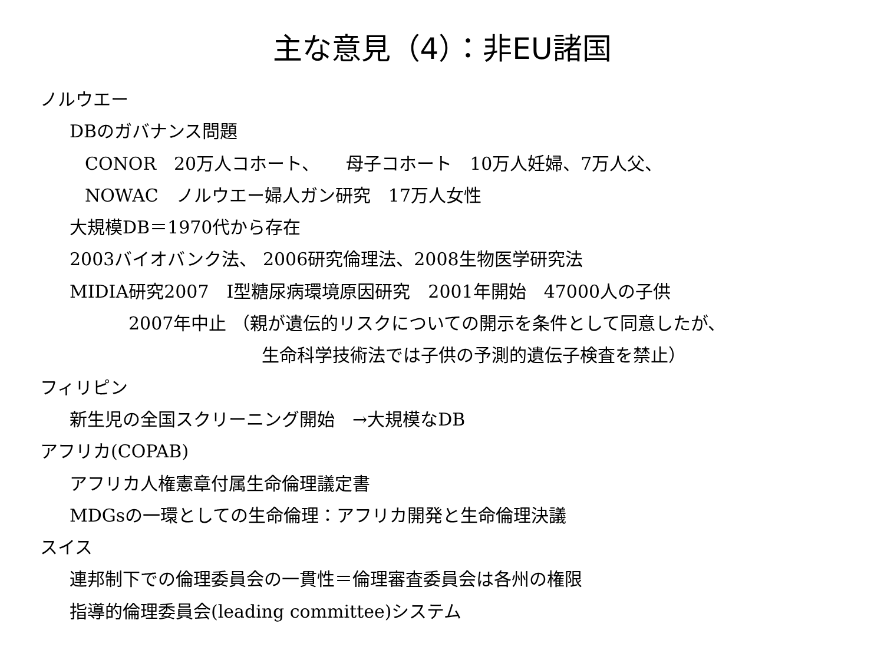主な意見（4）：非EU諸国
ノルウエー
DBのガバナンス問題
CONOR　20万人コホート、　　母子コホート　10万人妊婦、7万人父、
NOWAC　ノルウエー婦人ガン研究　17万人女性
大規模DB＝1970代から存在
2003バイオバンク法、 2006研究倫理法、2008生物医学研究法
MIDIA研究2007　Ⅰ型糖尿病環境原因研究　2001年開始　47000人の子供
2007年中止 （親が遺伝的リスクについての開示を条件として同意したが、
生命科学技術法では子供の予測的遺伝子検査を禁止）
フィリピン
新生児の全国スクリーニング開始　→大規模なDB
アフリカ(COPAB)
アフリカ人権憲章付属生命倫理議定書
MDGsの一環としての生命倫理：アフリカ開発と生命倫理決議
スイス
連邦制下での倫理委員会の一貫性＝倫理審査委員会は各州の権限
指導的倫理委員会(leading committee)システム